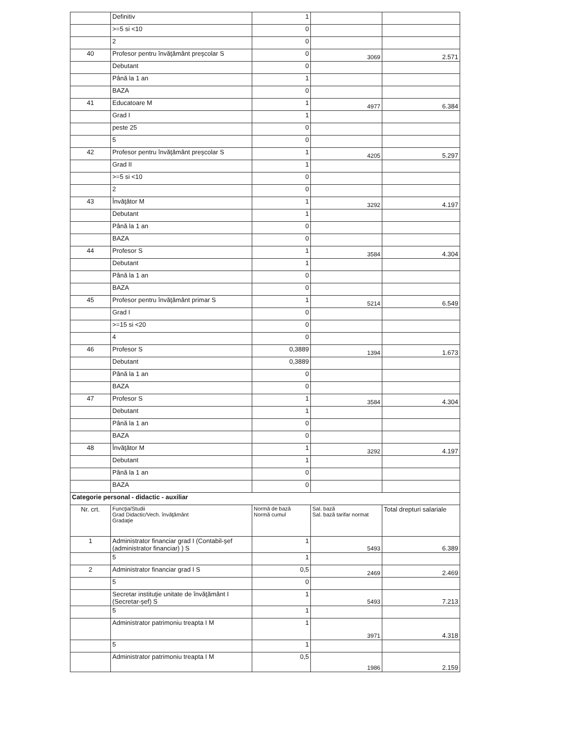| | Definitiv | 1 | | |
| | >=5 si <10 | 0 | | |
| | 2 | 0 | | |
| 40 | Profesor pentru învăţământ preşcolar S | 0 | 3069 | 2.571 |
| | Debutant | 0 | | |
| | Până la 1 an | 1 | | |
| | BAZA | 0 | | |
| 41 | Educatoare M | 1 | 4977 | 6.384 |
| | Grad I | 1 | | |
| | peste 25 | 0 | | |
| | 5 | 0 | | |
| 42 | Profesor pentru învăţământ preşcolar S | 1 | 4205 | 5.297 |
| | Grad II | 1 | | |
| | >=5 si <10 | 0 | | |
| | 2 | 0 | | |
| 43 | Învăţător M | 1 | 3292 | 4.197 |
| | Debutant | 1 | | |
| | Până la 1 an | 0 | | |
| | BAZA | 0 | | |
| 44 | Profesor S | 1 | 3584 | 4.304 |
| | Debutant | 1 | | |
| | Până la 1 an | 0 | | |
| | BAZA | 0 | | |
| 45 | Profesor pentru învăţământ primar S | 1 | 5214 | 6.549 |
| | Grad I | 0 | | |
| | >=15 si <20 | 0 | | |
| | 4 | 0 | | |
| 46 | Profesor S | 0,3889 | 1394 | 1.673 |
| | Debutant | 0,3889 | | |
| | Până la 1 an | 0 | | |
| | BAZA | 0 | | |
| 47 | Profesor S | 1 | 3584 | 4.304 |
| | Debutant | 1 | | |
| | Până la 1 an | 0 | | |
| | BAZA | 0 | | |
| 48 | Învăţător M | 1 | 3292 | 4.197 |
| | Debutant | 1 | | |
| | Până la 1 an | 0 | | |
| | BAZA | 0 | | |
| Categorie personal - didactic - auxiliar | | | | |
| Nr. crt. | Funcţia/Studii Grad Didactic/Vech. învăţământ Gradaţie | Normă de bază Normă cumul | Sal. bază Sal. bază tarifar normat | Total drepturi salariale |
| 1 | Administrator financiar grad I (Contabil-şef (administrator financiar) ) S | 1 | 5493 | 6.389 |
| | 5 | 1 | | |
| 2 | Administrator financiar grad I S | 0,5 | 2469 | 2.469 |
| | 5 | 0 | | |
| | Secretar instituţie unitate de învăţământ I (Secretar-şef) S | 1 | 5493 | 7.213 |
| | 5 | 1 | | |
| | Administrator patrimoniu treapta I M | 1 | 3971 | 4.318 |
| | 5 | 1 | | |
| | Administrator patrimoniu treapta I M | 0,5 | 1986 | 2.159 |